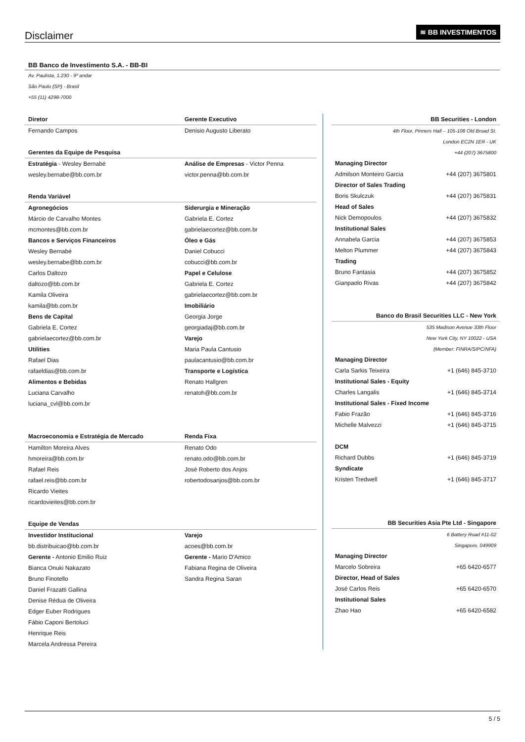Disclaimer
≋ BB INVESTIMENTOS
BB Banco de Investimento S.A. - BB-BI
Av. Paulista, 1.230 - 9º andar
São Paulo (SP) - Brasil
+55 (11) 4298-7000
| Diretor | Gerente Executivo |
| --- | --- |
| Fernando Campos | Denisio Augusto Liberato |
| Gerentes da Equipe de Pesquisa | |
| Estratégia - Wesley Bernabé | Análise de Empresas - Victor Penna |
| wesley.bernabe@bb.com.br | victor.penna@bb.com.br |
| Renda Variável | |
| Agronegócios | Siderurgia e Mineração |
| Márcio de Carvalho Montes | Gabriela E. Cortez |
| mcmontes@bb.com.br | gabrielaecortez@bb.com.br |
| Bancos e Serviços Financeiros | Óleo e Gás |
| Wesley Bernabé | Daniel Cobucci |
| wesley.bernabe@bb.com.br | cobucci@bb.com.br |
| Carlos Daltozo | Papel e Celulose |
| daltozo@bb.com.br | Gabriela E. Cortez |
| Kamila Oliveira | gabrielaecortez@bb.com.br |
| kamila@bb.com.br | Imobiliário |
| Bens de Capital | Georgia Jorge |
| Gabriela E. Cortez | georgiadaj@bb.com.br |
| gabrielaecortez@bb.com.br | Varejo |
| Utilities | Maria Paula Cantusio |
| Rafael Dias | paulacantusio@bb.com.br |
| rafaeldias@bb.com.br | Transporte e Logística |
| Alimentos e Bebidas | Renato Hallgren |
| Luciana Carvalho | renatoh@bb.com.br |
| luciana_cvl@bb.com.br | |
| Macroeconomia e Estratégia de Mercado | Renda Fixa |
| Hamilton Moreira Alves | Renato Odo |
| hmoreira@bb.com.br | renato.odo@bb.com.br |
| Rafael Reis | José Roberto dos Anjos |
| rafael.reis@bb.com.br | robertodosanjos@bb.com.br |
| Ricardo Vieites | |
| ricardovieites@bb.com.br | |
| Equipe de Vendas | |
| Investidor Institucional | Varejo |
| bb.distribuicao@bb.com.br | acoes@bb.com.br |
| Gerente - Antonio Emilio Ruiz | Gerente - Mario D'Amico |
| Bianca Onuki Nakazato | Fabiana Regina de Oliveira |
| Bruno Finotello | Sandra Regina Saran |
| Daniel Frazatti Gallina | |
| Denise Rédua de Oliveira | |
| Edger Euber Rodrigues | |
| Fábio Caponi Bertoluci | |
| Henrique Reis | |
| Marcela Andressa Pereira | |
| BB Securities - London | |
| --- | --- |
| 4th Floor, Pinners Hall – 105-108 Old Broad St. | |
| London EC2N 1ER - UK | |
| +44 (207) 3675800 | |
| Managing Director | |
| Admilson Monteiro Garcia | +44 (207) 3675801 |
| Director of Sales Trading | |
| Boris Skulczuk | +44 (207) 3675831 |
| Head of Sales | |
| Nick Demopoulos | +44 (207) 3675832 |
| Institutional Sales | |
| Annabela Garcia | +44 (207) 3675853 |
| Melton Plummer | +44 (207) 3675843 |
| Trading | |
| Bruno Fantasia | +44 (207) 3675852 |
| Gianpaolo Rivas | +44 (207) 3675842 |
| Banco do Brasil Securities LLC - New York | |
| 535 Madison Avenue 33th Floor | |
| New York City, NY 10022 - USA | |
| (Member: FINRA/SIPC/NFA) | |
| Managing Director | |
| Carla Sarkis Teixeira | +1 (646) 845-3710 |
| Institutional Sales - Equity | |
| Charles Langalis | +1 (646) 845-3714 |
| Institutional Sales - Fixed Income | |
| Fabio Frazão | +1 (646) 845-3716 |
| Michelle Malvezzi | +1 (646) 845-3715 |
| DCM | |
| Richard Dubbs | +1 (646) 845-3719 |
| Syndicate | |
| Kristen Tredwell | +1 (646) 845-3717 |
| BB Securities Asia Pte Ltd - Singapore | |
| 6 Battery Road #11-02 | |
| Singapore, 049909 | |
| Managing Director | |
| Marcelo Sobreira | +65 6420-6577 |
| Director, Head of Sales | |
| José Carlos Reis | +65 6420-6570 |
| Institutional Sales | |
| Zhao Hao | +65 6420-6582 |
5 / 5